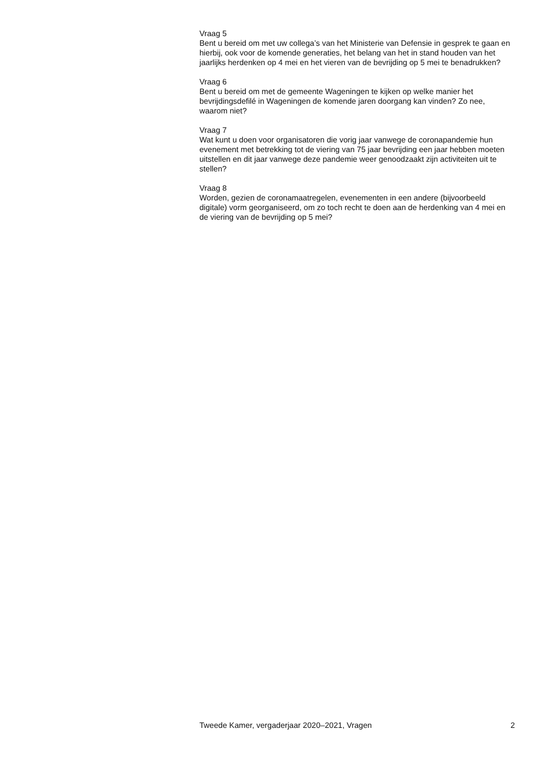Vraag 5
Bent u bereid om met uw collega’s van het Ministerie van Defensie in gesprek te gaan en hierbij, ook voor de komende generaties, het belang van het in stand houden van het jaarlijks herdenken op 4 mei en het vieren van de bevrijding op 5 mei te benadrukken?
Vraag 6
Bent u bereid om met de gemeente Wageningen te kijken op welke manier het bevrijdingsdefilé in Wageningen de komende jaren doorgang kan vinden? Zo nee, waarom niet?
Vraag 7
Wat kunt u doen voor organisatoren die vorig jaar vanwege de coronapandemie hun evenement met betrekking tot de viering van 75 jaar bevrijding een jaar hebben moeten uitstellen en dit jaar vanwege deze pandemie weer genoodzaakt zijn activiteiten uit te stellen?
Vraag 8
Worden, gezien de coronamaatregelen, evenementen in een andere (bijvoorbeeld digitale) vorm georganiseerd, om zo toch recht te doen aan de herdenking van 4 mei en de viering van de bevrijding op 5 mei?
Tweede Kamer, vergaderjaar 2020–2021, Vragen 2